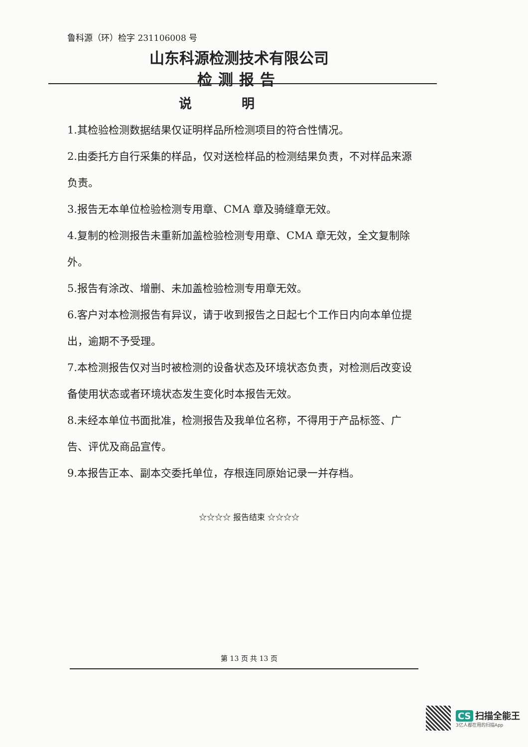鲁科源（环）检字 231106008 号
山东科源检测技术有限公司
检测报告
说明
1.其检验检测数据结果仅证明样品所检测项目的符合性情况。
2.由委托方自行采集的样品，仅对送检样品的检测结果负责，不对样品来源负责。
3.报告无本单位检验检测专用章、CMA 章及骑缝章无效。
4.复制的检测报告未重新加盖检验检测专用章、CMA 章无效，全文复制除外。
5.报告有涂改、增删、未加盖检验检测专用章无效。
6.客户对本检测报告有异议，请于收到报告之日起七个工作日内向本单位提出，逾期不予受理。
7.本检测报告仅对当时被检测的设备状态及环境状态负责，对检测后改变设备使用状态或者环境状态发生变化时本报告无效。
8.未经本单位书面批准，检测报告及我单位名称，不得用于产品标签、广告、评优及商品宣传。
9.本报告正本、副本交委托单位，存根连同原始记录一并存档。
☆☆☆☆ 报告结束 ☆☆☆☆
第 13 页 共 13 页
CS 扫描全能王
3亿人都在用的扫描App